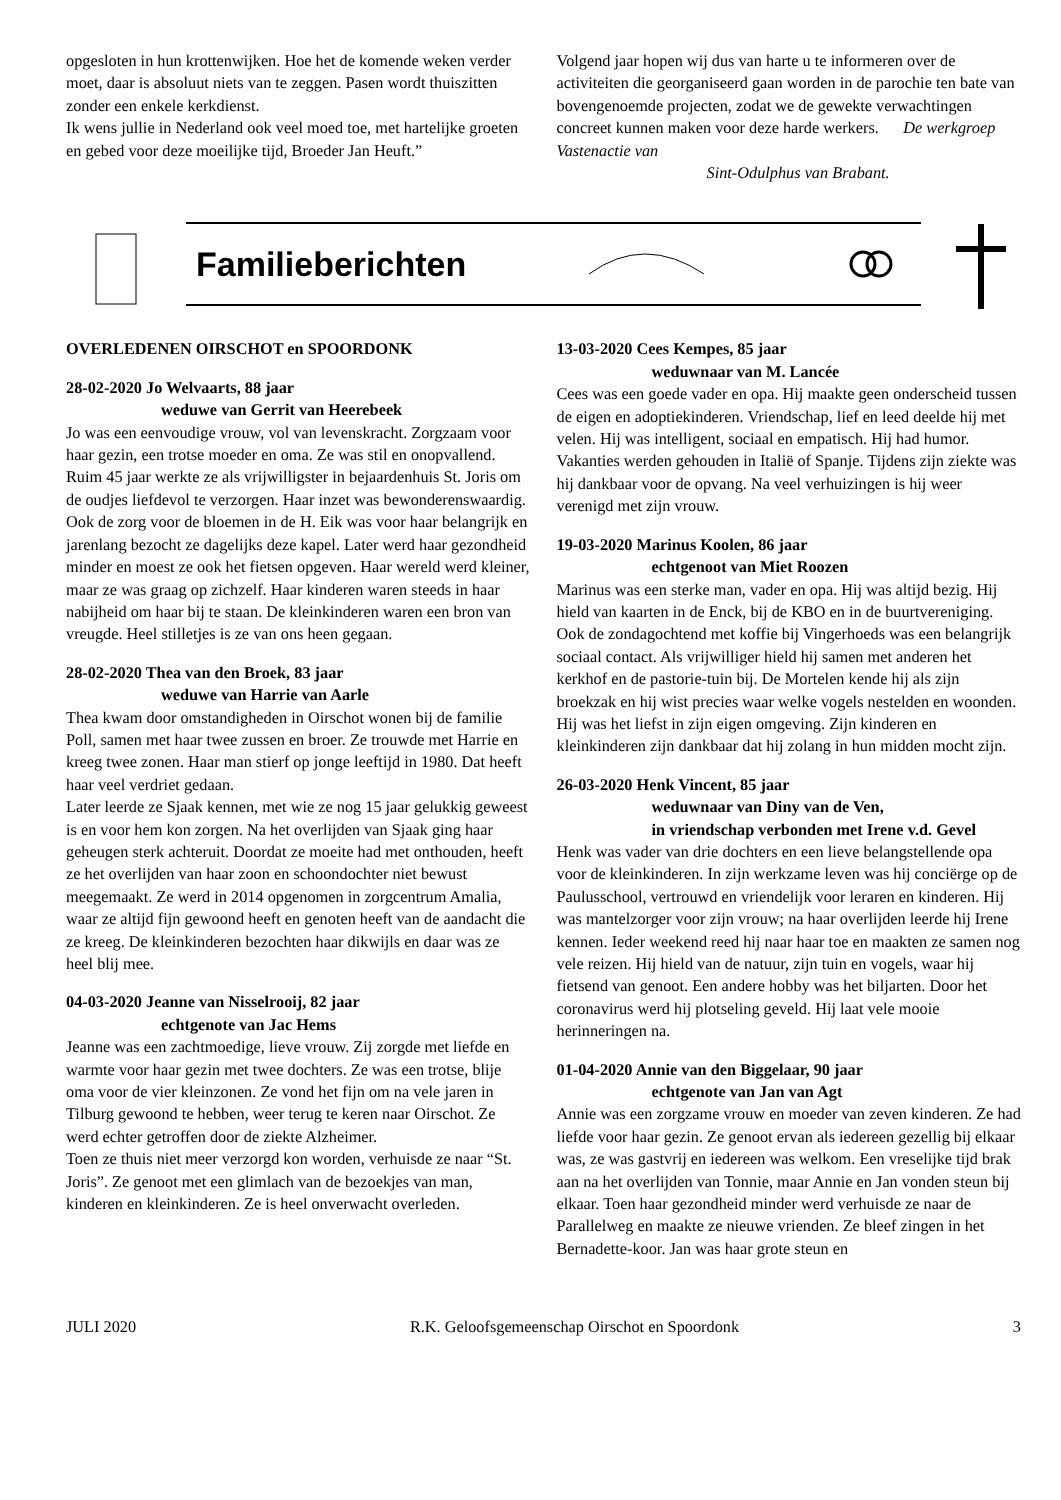opgesloten in hun krottenwijken. Hoe het de komende weken verder moet, daar is absoluut niets van te zeggen. Pasen wordt thuiszitten zonder een enkele kerkdienst.
Ik wens jullie in Nederland ook veel moed toe, met hartelijke groeten en gebed voor deze moeilijke tijd, Broeder Jan Heuft.”
Volgend jaar hopen wij dus van harte u te informeren over de activiteiten die georganiseerd gaan worden in de parochie ten bate van bovengenoemde projecten, zodat we de gewekte verwachtingen concreet kunnen maken voor deze harde werkers. De werkgroep Vastenactie van
Sint-Odulphus van Brabant.
Familieberichten
OVERLEDENEN OIRSCHOT en SPOORDONK
28-02-2020 Jo Welvaarts, 88 jaar
weduwe van Gerrit van Heerebeek
Jo was een eenvoudige vrouw, vol van levenskracht. Zorgzaam voor haar gezin, een trotse moeder en oma. Ze was stil en onopvallend. Ruim 45 jaar werkte ze als vrijwilligster in bejaardenhuis St. Joris om de oudjes liefdevol te verzorgen. Haar inzet was bewonderenswaardig. Ook de zorg voor de bloemen in de H. Eik was voor haar belangrijk en jarenlang bezocht ze dagelijks deze kapel. Later werd haar gezondheid minder en moest ze ook het fietsen opgeven. Haar wereld werd kleiner, maar ze was graag op zichzelf. Haar kinderen waren steeds in haar nabijheid om haar bij te staan. De kleinkinderen waren een bron van vreugde. Heel stilletjes is ze van ons heen gegaan.
28-02-2020 Thea van den Broek, 83 jaar
weduwe van Harrie van Aarle
Thea kwam door omstandigheden in Oirschot wonen bij de familie Poll, samen met haar twee zussen en broer. Ze trouwde met Harrie en kreeg twee zonen. Haar man stierf op jonge leeftijd in 1980. Dat heeft haar veel verdriet gedaan.
Later leerde ze Sjaak kennen, met wie ze nog 15 jaar gelukkig geweest is en voor hem kon zorgen. Na het overlijden van Sjaak ging haar geheugen sterk achteruit. Doordat ze moeite had met onthouden, heeft ze het overlijden van haar zoon en schoondochter niet bewust meegemaakt. Ze werd in 2014 opgenomen in zorgcentrum Amalia, waar ze altijd fijn gewoond heeft en genoten heeft van de aandacht die ze kreeg. De kleinkinderen bezochten haar dikwijls en daar was ze heel blij mee.
04-03-2020 Jeanne van Nisselrooij, 82 jaar
echtgenote van Jac Hems
Jeanne was een zachtmoedige, lieve vrouw. Zij zorgde met liefde en warmte voor haar gezin met twee dochters. Ze was een trotse, blije oma voor de vier kleinzonen. Ze vond het fijn om na vele jaren in Tilburg gewoond te hebben, weer terug te keren naar Oirschot. Ze werd echter getroffen door de ziekte Alzheimer.
Toen ze thuis niet meer verzorgd kon worden, verhuisde ze naar “St. Joris”. Ze genoot met een glimlach van de bezoekjes van man, kinderen en kleinkinderen. Ze is heel onverwacht overleden.
13-03-2020 Cees Kempes, 85 jaar
weduwnaar van M. Lancée
Cees was een goede vader en opa. Hij maakte geen onderscheid tussen de eigen en adoptiekinderen. Vriendschap, lief en leed deelde hij met velen. Hij was intelligent, sociaal en empatisch. Hij had humor. Vakanties werden gehouden in Italië of Spanje. Tijdens zijn ziekte was hij dankbaar voor de opvang. Na veel verhuizingen is hij weer verenigd met zijn vrouw.
19-03-2020 Marinus Koolen, 86 jaar
echtgenoot van Miet Roozen
Marinus was een sterke man, vader en opa. Hij was altijd bezig. Hij hield van kaarten in de Enck, bij de KBO en in de buurtvereniging. Ook de zondagochtend met koffie bij Vingerhoeds was een belangrijk sociaal contact. Als vrijwilliger hield hij samen met anderen het kerkhof en de pastorie-tuin bij. De Mortelen kende hij als zijn broekzak en hij wist precies waar welke vogels nestelden en woonden. Hij was het liefst in zijn eigen omgeving. Zijn kinderen en kleinkinderen zijn dankbaar dat hij zolang in hun midden mocht zijn.
26-03-2020 Henk Vincent, 85 jaar
weduwnaar van Diny van de Ven,
in vriendschap verbonden met Irene v.d. Gevel
Henk was vader van drie dochters en een lieve belangstellende opa voor de kleinkinderen. In zijn werkzame leven was hij conciërge op de Paulusschool, vertrouwd en vriendelijk voor leraren en kinderen. Hij was mantelzorger voor zijn vrouw; na haar overlijden leerde hij Irene kennen. Ieder weekend reed hij naar haar toe en maakten ze samen nog vele reizen. Hij hield van de natuur, zijn tuin en vogels, waar hij fietsend van genoot. Een andere hobby was het biljarten. Door het coronavirus werd hij plotseling geveld. Hij laat vele mooie herinneringen na.
01-04-2020 Annie van den Biggelaar, 90 jaar
echtgenote van Jan van Agt
Annie was een zorgzame vrouw en moeder van zeven kinderen. Ze had liefde voor haar gezin. Ze genoot ervan als iedereen gezellig bij elkaar was, ze was gastvrij en iedereen was welkom. Een vreselijke tijd brak aan na het overlijden van Tonnie, maar Annie en Jan vonden steun bij elkaar. Toen haar gezondheid minder werd verhuisde ze naar de Parallelweg en maakte ze nieuwe vrienden. Ze bleef zingen in het Bernadette-koor. Jan was haar grote steun en
JULI 2020 R.K. Geloofsgemeenschap Oirschot en Spoordonk 3